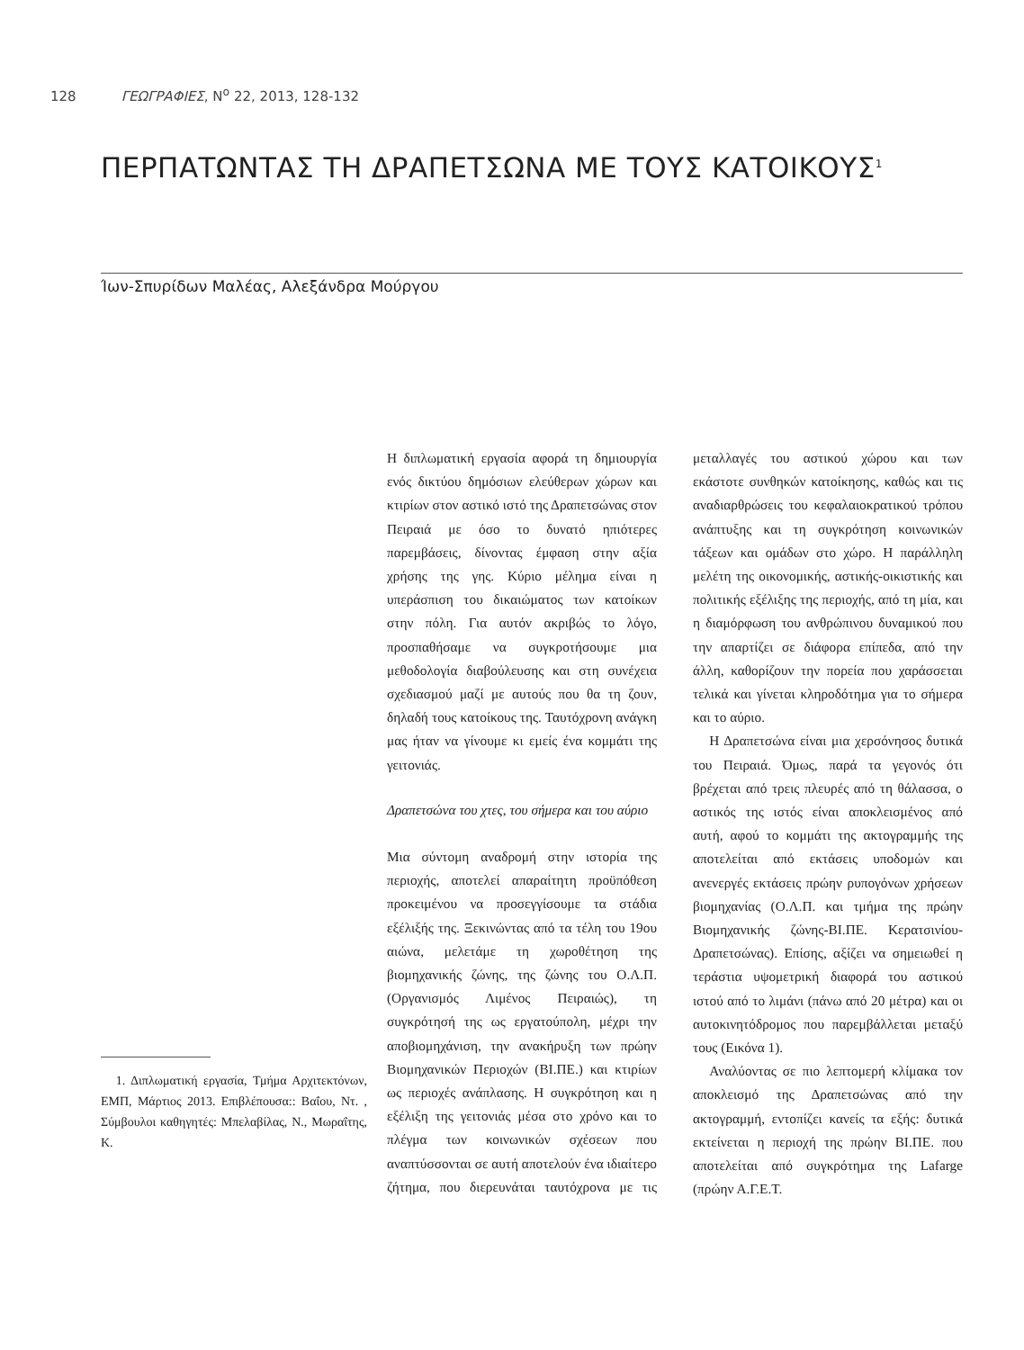128 ΓΕΩΓΡΑΦΙΕΣ, N<sup>o</sup> 22, 2013, 128-132
ΠΕΡΠΑΤΩΝΤΑΣ ΤΗ ΔΡΑΠΕΤΣΩΝΑ ΜΕ ΤΟΥΣ ΚΑΤΟΙΚΟΥΣ<sup>1</sup>
Ίων-Σπυρίδων Μαλέας, Αλεξάνδρα Μούργου
Η διπλωματική εργασία αφορά τη δημιουργία ενός δικτύου δημόσιων ελεύθερων χώρων και κτιρίων στον αστικό ιστό της Δραπετσώνας στον Πειραιά με όσο το δυνατό ηπιότερες παρεμβάσεις, δίνοντας έμφαση στην αξία χρήσης της γης. Κύριο μέλημα είναι η υπεράσπιση του δικαιώματος των κατοίκων στην πόλη. Για αυτόν ακριβώς το λόγο, προσπαθήσαμε να συγκροτήσουμε μια μεθοδολογία διαβούλευσης και στη συνέχεια σχεδιασμού μαζί με αυτούς που θα τη ζουν, δηλαδή τους κατοίκους της. Ταυτόχρονη ανάγκη μας ήταν να γίνουμε κι εμείς ένα κομμάτι της γειτονιάς.
Δραπετσώνα του χτες, του σήμερα και του αύριο
Μια σύντομη αναδρομή στην ιστορία της περιοχής, αποτελεί απαραίτητη προϋπόθεση προκειμένου να προσεγγίσουμε τα στάδια εξέλιξής της. Ξεκινώντας από τα τέλη του 19ου αιώνα, μελετάμε τη χωροθέτηση της βιομηχανικής ζώνης, της ζώνης του Ο.Λ.Π. (Οργανισμός Λιμένος Πειραιώς), τη συγκρότησή της ως εργατούπολη, μέχρι την αποβιομηχάνιση, την ανακήρυξη των πρώην Βιομηχανικών Περιοχών (ΒΙ.ΠΕ.) και κτιρίων ως περιοχές ανάπλασης. Η συγκρότηση και η εξέλιξη της γειτονιάς μέσα στο χρόνο και το πλέγμα των κοινωνικών σχέσεων που αναπτύσσονται σε αυτή αποτελούν ένα ιδιαίτερο ζήτημα, που διερευνάται ταυτόχρονα με τις μεταλλαγές του αστικού χώρου και των εκάστοτε συνθηκών κατοίκησης, καθώς και τις αναδιαρθρώσεις του κεφαλαιοκρατικού τρόπου ανάπτυξης και τη συγκρότηση κοινωνικών τάξεων και ομάδων στο χώρο. Η παράλληλη μελέτη της οικονομικής, αστικής-οικιστικής και πολιτικής εξέλιξης της περιοχής, από τη μία, και η διαμόρφωση του ανθρώπινου δυναμικού που την απαρτίζει σε διάφορα επίπεδα, από την άλλη, καθορίζουν την πορεία που χαράσσεται τελικά και γίνεται κληροδότημα για το σήμερα και το αύριο.
Η Δραπετσώνα είναι μια χερσόνησος δυτικά του Πειραιά. Όμως, παρά τα γεγονός ότι βρέχεται από τρεις πλευρές από τη θάλασσα, ο αστικός της ιστός είναι αποκλεισμένος από αυτή, αφού το κομμάτι της ακτογραμμής της αποτελείται από εκτάσεις υποδομών και ανενεργές εκτάσεις πρώην ρυπογόνων χρήσεων βιομηχανίας (Ο.Λ.Π. και τμήμα της πρώην Βιομηχανικής ζώνης-ΒΙ.ΠΕ. Κερατσινίου-Δραπετσώνας). Επίσης, αξίζει να σημειωθεί η τεράστια υψομετρική διαφορά του αστικού ιστού από το λιμάνι (πάνω από 20 μέτρα) και οι αυτοκινητόδρομος που παρεμβάλλεται μεταξύ τους (Εικόνα 1).
Αναλύοντας σε πιο λεπτομερή κλίμακα τον αποκλεισμό της Δραπετσώνας από την ακτογραμμή, εντοπίζει κανείς τα εξής: δυτικά εκτείνεται η περιοχή της πρώην ΒΙ.ΠΕ. που αποτελείται από συγκρότημα της Lafarge (πρώην Α.Γ.Ε.Τ.
1. Διπλωματική εργασία, Τμήμα Αρχιτεκτόνων, ΕΜΠ, Μάρτιος 2013. Επιβλέπουσα:: Βαΐου, Ντ. , Σύμβουλοι καθηγητές: Μπελαβίλας, Ν., Μωραΐτης, Κ.